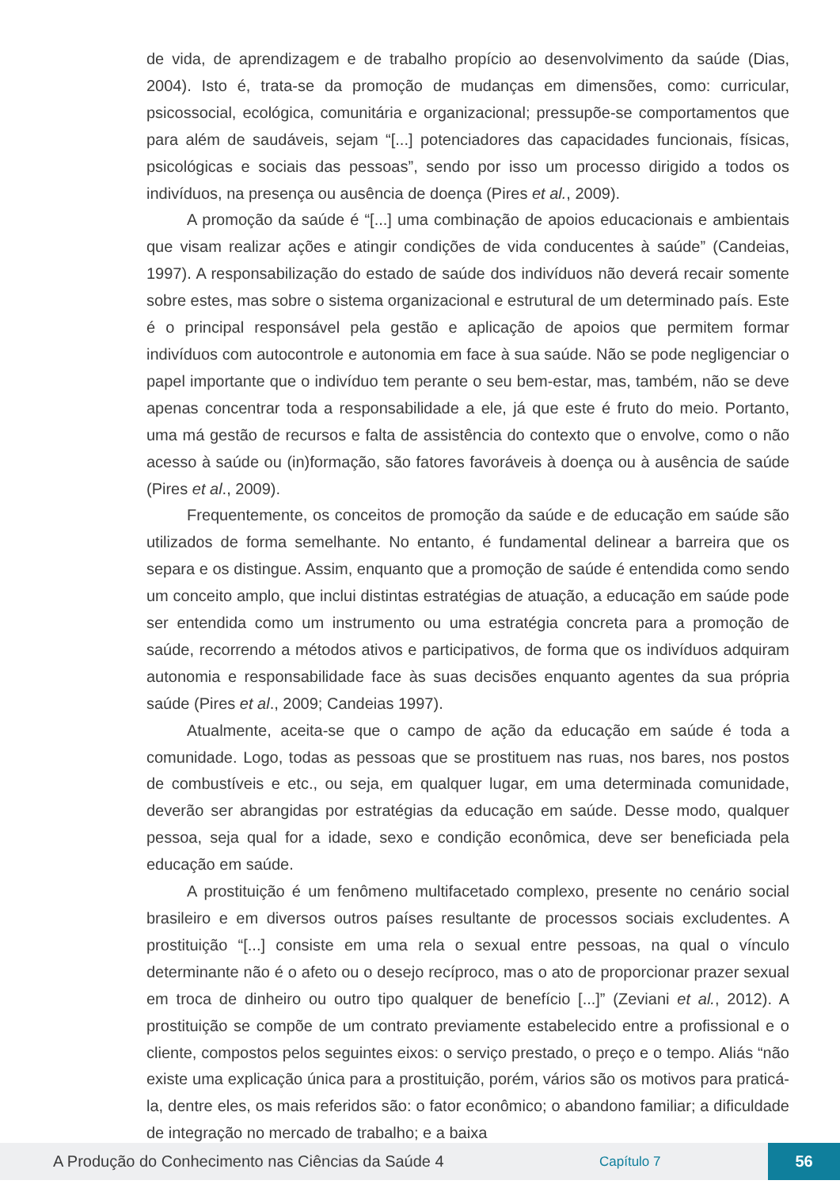de vida, de aprendizagem e de trabalho propício ao desenvolvimento da saúde (Dias, 2004). Isto é, trata-se da promoção de mudanças em dimensões, como: curricular, psicossocial, ecológica, comunitária e organizacional; pressupõe-se comportamentos que para além de saudáveis, sejam “[...] potenciadores das capacidades funcionais, físicas, psicológicas e sociais das pessoas”, sendo por isso um processo dirigido a todos os indivíduos, na presença ou ausência de doença (Pires et al., 2009).
A promoção da saúde é “[...] uma combinação de apoios educacionais e ambientais que visam realizar ações e atingir condições de vida conducentes à saúde” (Candeias, 1997). A responsabilização do estado de saúde dos indivíduos não deverá recair somente sobre estes, mas sobre o sistema organizacional e estrutural de um determinado país. Este é o principal responsável pela gestão e aplicação de apoios que permitem formar indivíduos com autocontrole e autonomia em face à sua saúde. Não se pode negligenciar o papel importante que o indivíduo tem perante o seu bem-estar, mas, também, não se deve apenas concentrar toda a responsabilidade a ele, já que este é fruto do meio. Portanto, uma má gestão de recursos e falta de assistência do contexto que o envolve, como o não acesso à saúde ou (in)formação, são fatores favoráveis à doença ou à ausência de saúde (Pires et al., 2009).
Frequentemente, os conceitos de promoção da saúde e de educação em saúde são utilizados de forma semelhante. No entanto, é fundamental delinear a barreira que os separa e os distingue. Assim, enquanto que a promoção de saúde é entendida como sendo um conceito amplo, que inclui distintas estratégias de atuação, a educação em saúde pode ser entendida como um instrumento ou uma estratégia concreta para a promoção de saúde, recorrendo a métodos ativos e participativos, de forma que os indivíduos adquiram autonomia e responsabilidade face às suas decisões enquanto agentes da sua própria saúde (Pires et al., 2009; Candeias 1997).
Atualmente, aceita-se que o campo de ação da educação em saúde é toda a comunidade. Logo, todas as pessoas que se prostituem nas ruas, nos bares, nos postos de combustíveis e etc., ou seja, em qualquer lugar, em uma determinada comunidade, deverão ser abrangidas por estratégias da educação em saúde. Desse modo, qualquer pessoa, seja qual for a idade, sexo e condição econômica, deve ser beneficiada pela educação em saúde.
A prostituição é um fenômeno multifacetado complexo, presente no cenário social brasileiro e em diversos outros países resultante de processos sociais excludentes. A prostituição “[...] consiste em uma rela o sexual entre pessoas, na qual o vínculo determinante não é o afeto ou o desejo recíproco, mas o ato de proporcionar prazer sexual em troca de dinheiro ou outro tipo qualquer de benefício [...]” (Zeviani et al., 2012). A prostituição se compõe de um contrato previamente estabelecido entre a profissional e o cliente, compostos pelos seguintes eixos: o serviço prestado, o preço e o tempo. Aliás “não existe uma explicação única para a prostituição, porém, vários são os motivos para praticá-la, dentre eles, os mais referidos são: o fator econômico; o abandono familiar; a dificuldade de integração no mercado de trabalho; e a baixa
A Produção do Conhecimento nas Ciências da Saúde 4 Capítulo 7 56